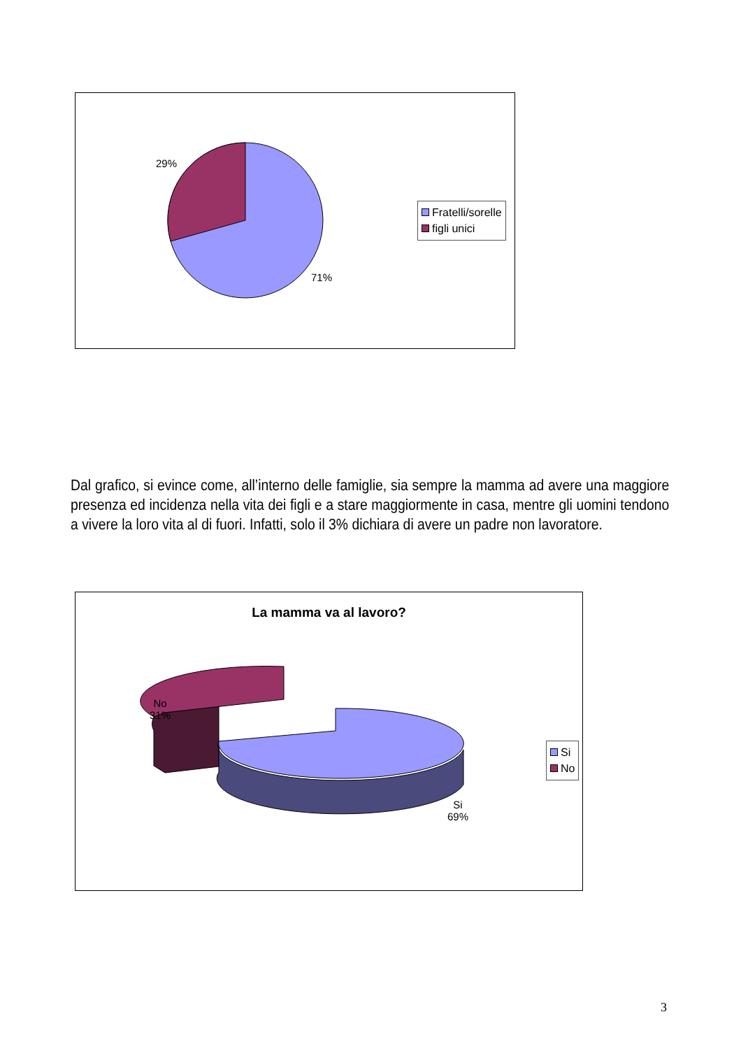29%
71%
Fratelli/sorelle
figli unici
Dal grafico, si evince come, all’interno delle famiglie, sia sempre la mamma ad avere una maggiore presenza ed incidenza nella vita dei figli e a stare maggiormente in casa, mentre gli uomini tendono a vivere la loro vita al di fuori. Infatti, solo il 3% dichiara di avere un padre non lavoratore.
La mamma va al lavoro?
No
31%
Si
69%
Si
No
3